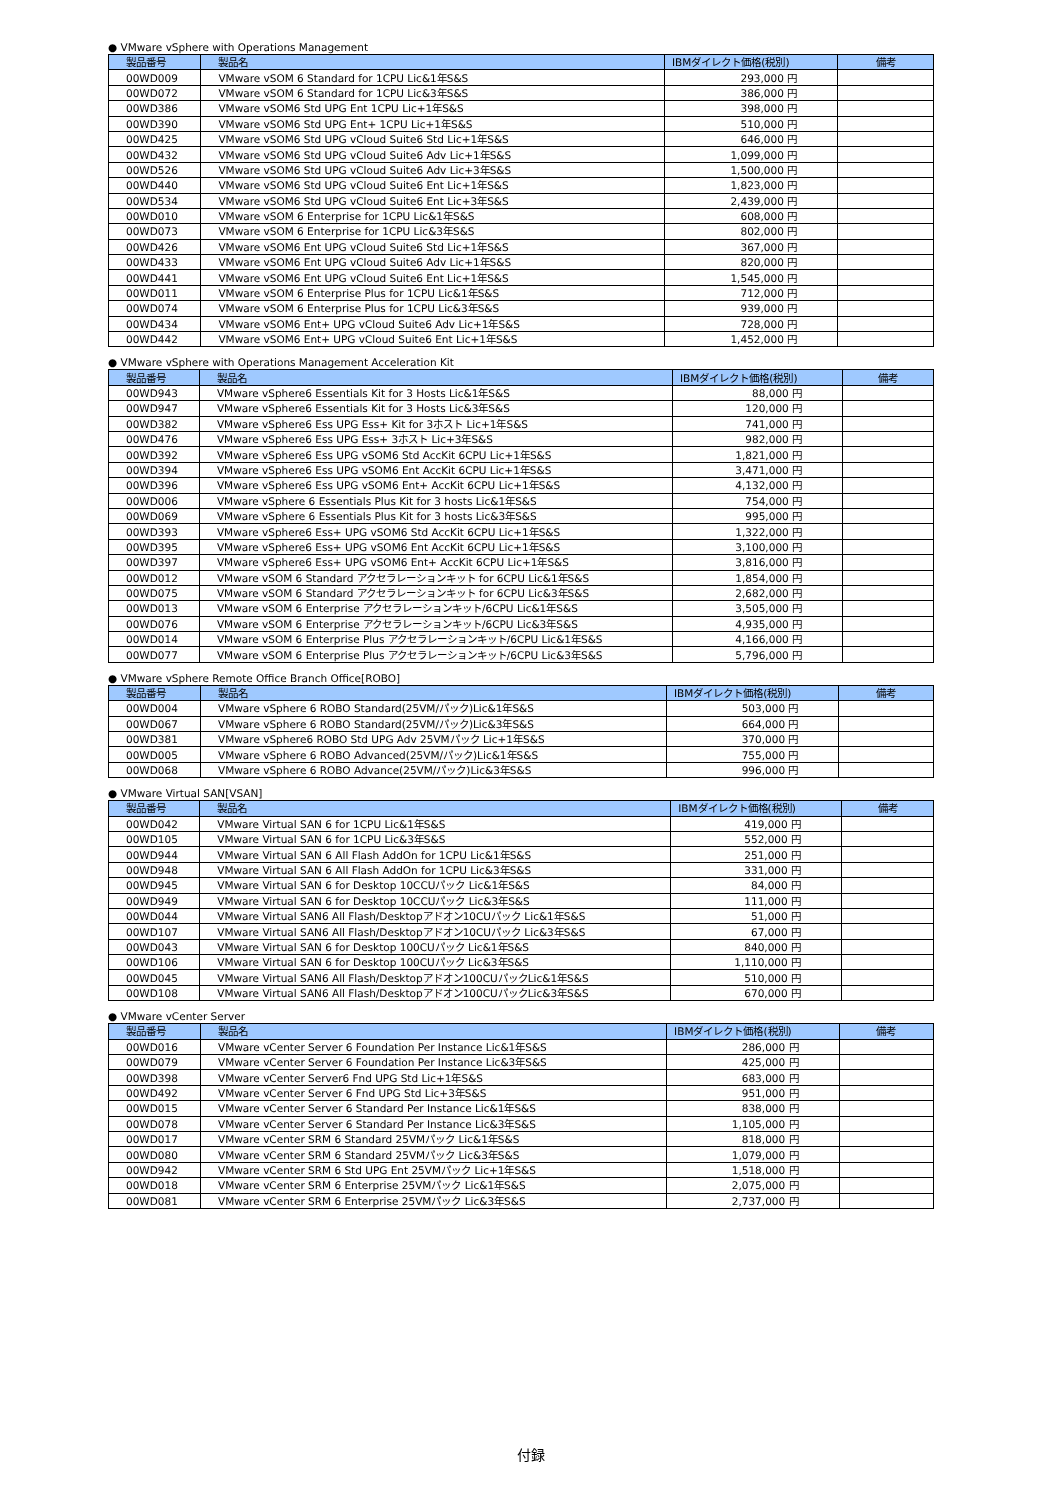● VMware vSphere with Operations Management
| 製品番号 | 製品名 | IBMダイレクト価格(税別) | 備考 |
| --- | --- | --- | --- |
| 00WD009 | VMware vSOM 6 Standard for 1CPU Lic&1年S&S | 293,000 円 | |
| 00WD072 | VMware vSOM 6 Standard for 1CPU Lic&3年S&S | 386,000 円 | |
| 00WD386 | VMware vSOM6 Std UPG Ent 1CPU Lic+1年S&S | 398,000 円 | |
| 00WD390 | VMware vSOM6 Std UPG Ent+ 1CPU Lic+1年S&S | 510,000 円 | |
| 00WD425 | VMware vSOM6 Std UPG vCloud Suite6 Std Lic+1年S&S | 646,000 円 | |
| 00WD432 | VMware vSOM6 Std UPG vCloud Suite6 Adv Lic+1年S&S | 1,099,000 円 | |
| 00WD526 | VMware vSOM6 Std UPG vCloud Suite6 Adv Lic+3年S&S | 1,500,000 円 | |
| 00WD440 | VMware vSOM6 Std UPG vCloud Suite6 Ent Lic+1年S&S | 1,823,000 円 | |
| 00WD534 | VMware vSOM6 Std UPG vCloud Suite6 Ent Lic+3年S&S | 2,439,000 円 | |
| 00WD010 | VMware vSOM 6 Enterprise for 1CPU Lic&1年S&S | 608,000 円 | |
| 00WD073 | VMware vSOM 6 Enterprise for 1CPU Lic&3年S&S | 802,000 円 | |
| 00WD426 | VMware vSOM6 Ent UPG vCloud Suite6 Std Lic+1年S&S | 367,000 円 | |
| 00WD433 | VMware vSOM6 Ent UPG vCloud Suite6 Adv Lic+1年S&S | 820,000 円 | |
| 00WD441 | VMware vSOM6 Ent UPG vCloud Suite6 Ent Lic+1年S&S | 1,545,000 円 | |
| 00WD011 | VMware vSOM 6 Enterprise Plus for 1CPU Lic&1年S&S | 712,000 円 | |
| 00WD074 | VMware vSOM 6 Enterprise Plus for 1CPU Lic&3年S&S | 939,000 円 | |
| 00WD434 | VMware vSOM6 Ent+ UPG vCloud Suite6 Adv Lic+1年S&S | 728,000 円 | |
| 00WD442 | VMware vSOM6 Ent+ UPG vCloud Suite6 Ent Lic+1年S&S | 1,452,000 円 | |
● VMware vSphere with Operations Management Acceleration Kit
| 製品番号 | 製品名 | IBMダイレクト価格(税別) | 備考 |
| --- | --- | --- | --- |
| 00WD943 | VMware vSphere6 Essentials Kit for 3 Hosts Lic&1年S&S | 88,000 円 | |
| 00WD947 | VMware vSphere6 Essentials Kit for 3 Hosts Lic&3年S&S | 120,000 円 | |
| 00WD382 | VMware vSphere6 Ess UPG Ess+ Kit for 3ホスト Lic+1年S&S | 741,000 円 | |
| 00WD476 | VMware vSphere6 Ess UPG Ess+ 3ホスト Lic+3年S&S | 982,000 円 | |
| 00WD392 | VMware vSphere6 Ess UPG vSOM6 Std AccKit 6CPU Lic+1年S&S | 1,821,000 円 | |
| 00WD394 | VMware vSphere6 Ess UPG vSOM6 Ent AccKit 6CPU Lic+1年S&S | 3,471,000 円 | |
| 00WD396 | VMware vSphere6 Ess UPG vSOM6 Ent+ AccKit 6CPU Lic+1年S&S | 4,132,000 円 | |
| 00WD006 | VMware vSphere 6 Essentials Plus Kit for 3 hosts Lic&1年S&S | 754,000 円 | |
| 00WD069 | VMware vSphere 6 Essentials Plus Kit for 3 hosts Lic&3年S&S | 995,000 円 | |
| 00WD393 | VMware vSphere6 Ess+ UPG vSOM6 Std AccKit 6CPU Lic+1年S&S | 1,322,000 円 | |
| 00WD395 | VMware vSphere6 Ess+ UPG vSOM6 Ent AccKit 6CPU Lic+1年S&S | 3,100,000 円 | |
| 00WD397 | VMware vSphere6 Ess+ UPG vSOM6 Ent+ AccKit 6CPU Lic+1年S&S | 3,816,000 円 | |
| 00WD012 | VMware vSOM 6 Standard アクセラレーションキット for 6CPU Lic&1年S&S | 1,854,000 円 | |
| 00WD075 | VMware vSOM 6 Standard アクセラレーションキット for 6CPU Lic&3年S&S | 2,682,000 円 | |
| 00WD013 | VMware vSOM 6 Enterprise アクセラレーションキット/6CPU Lic&1年S&S | 3,505,000 円 | |
| 00WD076 | VMware vSOM 6 Enterprise アクセラレーションキット/6CPU Lic&3年S&S | 4,935,000 円 | |
| 00WD014 | VMware vSOM 6 Enterprise Plus アクセラレーションキット/6CPU Lic&1年S&S | 4,166,000 円 | |
| 00WD077 | VMware vSOM 6 Enterprise Plus アクセラレーションキット/6CPU Lic&3年S&S | 5,796,000 円 | |
● VMware vSphere Remote Office Branch Office[ROBO]
| 製品番号 | 製品名 | IBMダイレクト価格(税別) | 備考 |
| --- | --- | --- | --- |
| 00WD004 | VMware vSphere 6 ROBO Standard(25VM/パック)Lic&1年S&S | 503,000 円 | |
| 00WD067 | VMware vSphere 6 ROBO Standard(25VM/パック)Lic&3年S&S | 664,000 円 | |
| 00WD381 | VMware vSphere6 ROBO Std UPG Adv 25VMパック Lic+1年S&S | 370,000 円 | |
| 00WD005 | VMware vSphere 6 ROBO Advanced(25VM/パック)Lic&1年S&S | 755,000 円 | |
| 00WD068 | VMware vSphere 6 ROBO Advance(25VM/パック)Lic&3年S&S | 996,000 円 | |
● VMware Virtual SAN[VSAN]
| 製品番号 | 製品名 | IBMダイレクト価格(税別) | 備考 |
| --- | --- | --- | --- |
| 00WD042 | VMware Virtual SAN 6 for 1CPU Lic&1年S&S | 419,000 円 | |
| 00WD105 | VMware Virtual SAN 6 for 1CPU Lic&3年S&S | 552,000 円 | |
| 00WD944 | VMware Virtual SAN 6 All Flash AddOn for 1CPU Lic&1年S&S | 251,000 円 | |
| 00WD948 | VMware Virtual SAN 6 All Flash AddOn for 1CPU Lic&3年S&S | 331,000 円 | |
| 00WD945 | VMware Virtual SAN 6 for Desktop 10CCUパック Lic&1年S&S | 84,000 円 | |
| 00WD949 | VMware Virtual SAN 6 for Desktop 10CCUパック Lic&3年S&S | 111,000 円 | |
| 00WD044 | VMware Virtual SAN6 All Flash/Desktopアドオン10CUパック Lic&1年S&S | 51,000 円 | |
| 00WD107 | VMware Virtual SAN6 All Flash/Desktopアドオン10CUパック Lic&3年S&S | 67,000 円 | |
| 00WD043 | VMware Virtual SAN 6 for Desktop 100CUパック Lic&1年S&S | 840,000 円 | |
| 00WD106 | VMware Virtual SAN 6 for Desktop 100CUパック Lic&3年S&S | 1,110,000 円 | |
| 00WD045 | VMware Virtual SAN6 All Flash/Desktopアドオン100CUパックLic&1年S&S | 510,000 円 | |
| 00WD108 | VMware Virtual SAN6 All Flash/Desktopアドオン100CUパックLic&3年S&S | 670,000 円 | |
● VMware vCenter Server
| 製品番号 | 製品名 | IBMダイレクト価格(税別) | 備考 |
| --- | --- | --- | --- |
| 00WD016 | VMware vCenter Server 6 Foundation Per Instance Lic&1年S&S | 286,000 円 | |
| 00WD079 | VMware vCenter Server 6 Foundation Per Instance Lic&3年S&S | 425,000 円 | |
| 00WD398 | VMware vCenter Server6 Fnd UPG Std Lic+1年S&S | 683,000 円 | |
| 00WD492 | VMware vCenter Server 6 Fnd UPG Std Lic+3年S&S | 951,000 円 | |
| 00WD015 | VMware vCenter Server 6 Standard Per Instance Lic&1年S&S | 838,000 円 | |
| 00WD078 | VMware vCenter Server 6 Standard Per Instance Lic&3年S&S | 1,105,000 円 | |
| 00WD017 | VMware vCenter SRM 6 Standard 25VMパック Lic&1年S&S | 818,000 円 | |
| 00WD080 | VMware vCenter SRM 6 Standard 25VMパック Lic&3年S&S | 1,079,000 円 | |
| 00WD942 | VMware vCenter SRM 6 Std UPG Ent 25VMパック Lic+1年S&S | 1,518,000 円 | |
| 00WD018 | VMware vCenter SRM 6 Enterprise 25VMパック Lic&1年S&S | 2,075,000 円 | |
| 00WD081 | VMware vCenter SRM 6 Enterprise 25VMパック Lic&3年S&S | 2,737,000 円 | |
付録